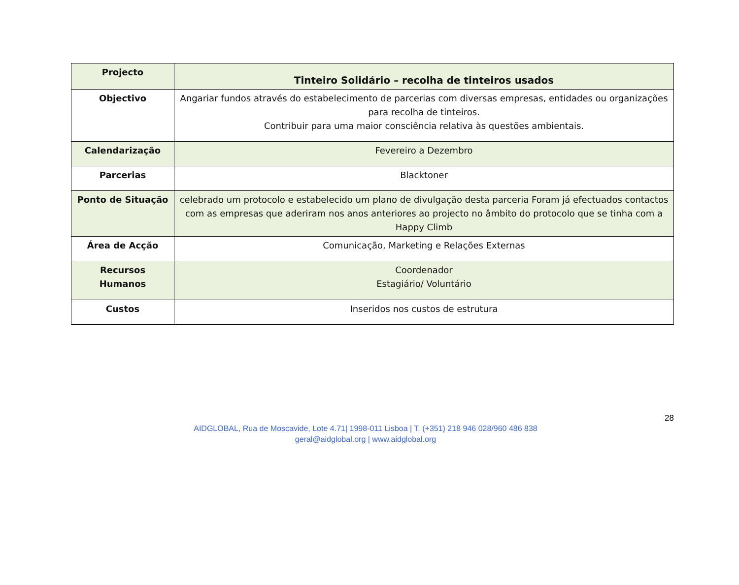| Projecto | Tinteiro Solidário – recolha de tinteiros usados |
| Objectivo | Angariar fundos através do estabelecimento de parcerias com diversas empresas, entidades ou organizações para recolha de tinteiros. Contribuir para uma maior consciência relativa às questões ambientais. |
| Calendarização | Fevereiro a Dezembro |
| Parcerias | Blacktoner |
| Ponto de Situação | celebrado um protocolo e estabelecido um plano de divulgação desta parceria Foram já efectuados contactos com as empresas que aderiram nos anos anteriores ao projecto no âmbito do protocolo que se tinha com a Happy Climb |
| Área de Acção | Comunicação, Marketing e Relações Externas |
| Recursos Humanos | Coordenador Estagiário/ Voluntário |
| Custos | Inseridos nos custos de estrutura |
28
AIDGLOBAL, Rua de Moscavide, Lote 4.71| 1998-011 Lisboa | T. (+351) 218 946 028/960 486 838
geral@aidglobal.org | www.aidglobal.org